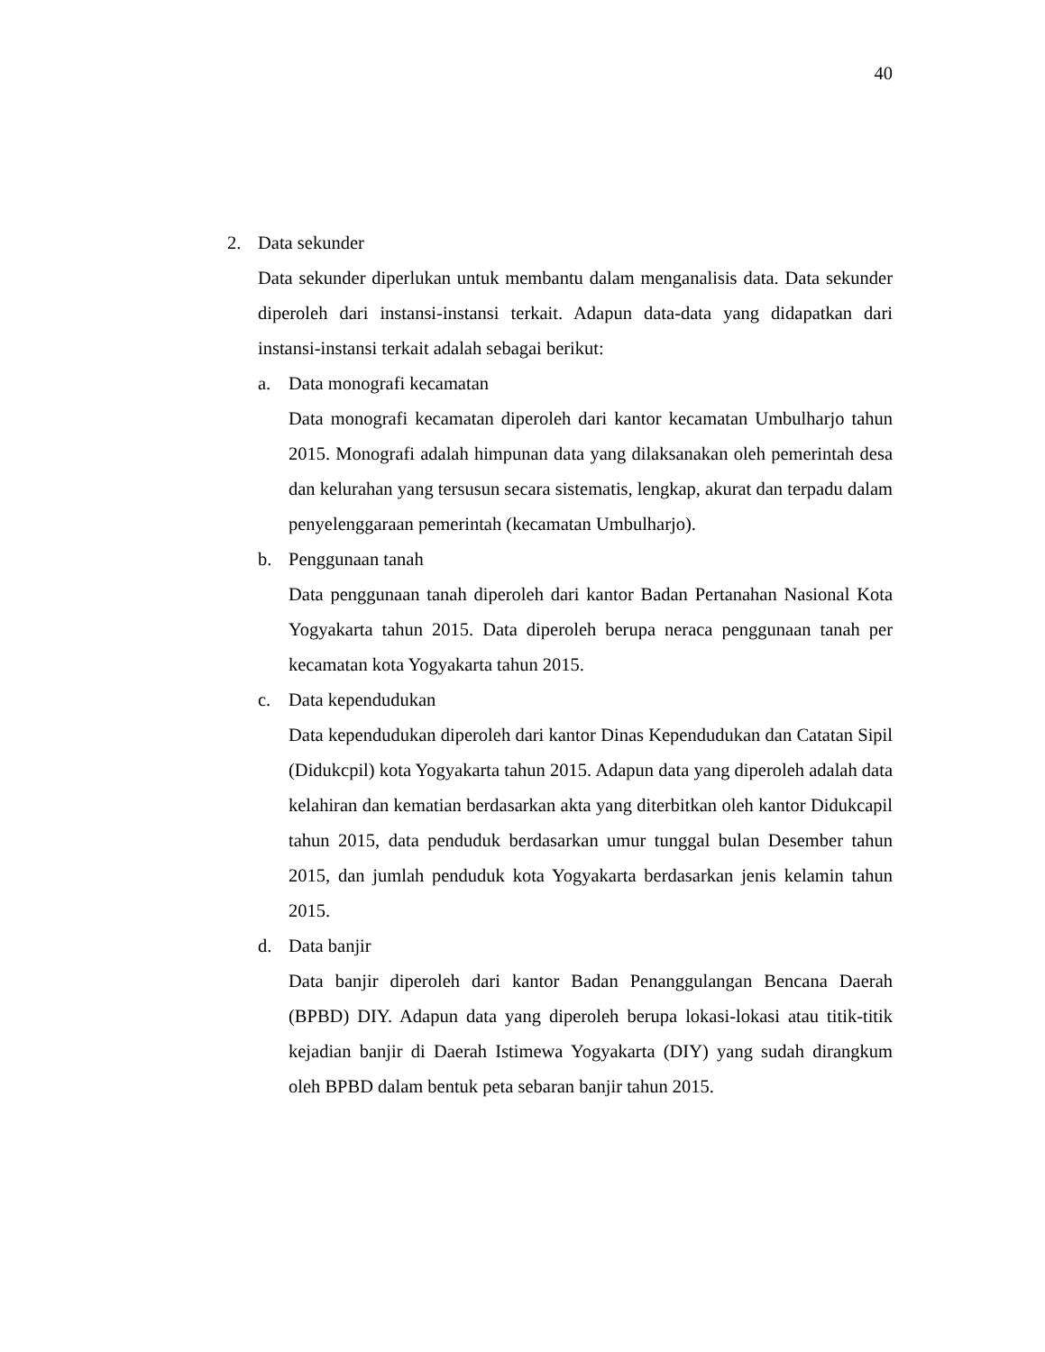40
2. Data sekunder
Data sekunder diperlukan untuk membantu dalam menganalisis data. Data sekunder diperoleh dari instansi-instansi terkait. Adapun data-data yang didapatkan dari instansi-instansi terkait adalah sebagai berikut:
a. Data monografi kecamatan
Data monografi kecamatan diperoleh dari kantor kecamatan Umbulharjo tahun 2015. Monografi adalah himpunan data yang dilaksanakan oleh pemerintah desa dan kelurahan yang tersusun secara sistematis, lengkap, akurat dan terpadu dalam penyelenggaraan pemerintah (kecamatan Umbulharjo).
b. Penggunaan tanah
Data penggunaan tanah diperoleh dari kantor Badan Pertanahan Nasional Kota Yogyakarta tahun 2015. Data diperoleh berupa neraca penggunaan tanah per kecamatan kota Yogyakarta tahun 2015.
c. Data kependudukan
Data kependudukan diperoleh dari kantor Dinas Kependudukan dan Catatan Sipil (Didukcpil) kota Yogyakarta tahun 2015. Adapun data yang diperoleh adalah data kelahiran dan kematian berdasarkan akta yang diterbitkan oleh kantor Didukcapil tahun 2015, data penduduk berdasarkan umur tunggal bulan Desember tahun 2015, dan jumlah penduduk kota Yogyakarta berdasarkan jenis kelamin tahun 2015.
d. Data banjir
Data banjir diperoleh dari kantor Badan Penanggulangan Bencana Daerah (BPBD) DIY. Adapun data yang diperoleh berupa lokasi-lokasi atau titik-titik kejadian banjir di Daerah Istimewa Yogyakarta (DIY) yang sudah dirangkum oleh BPBD dalam bentuk peta sebaran banjir tahun 2015.